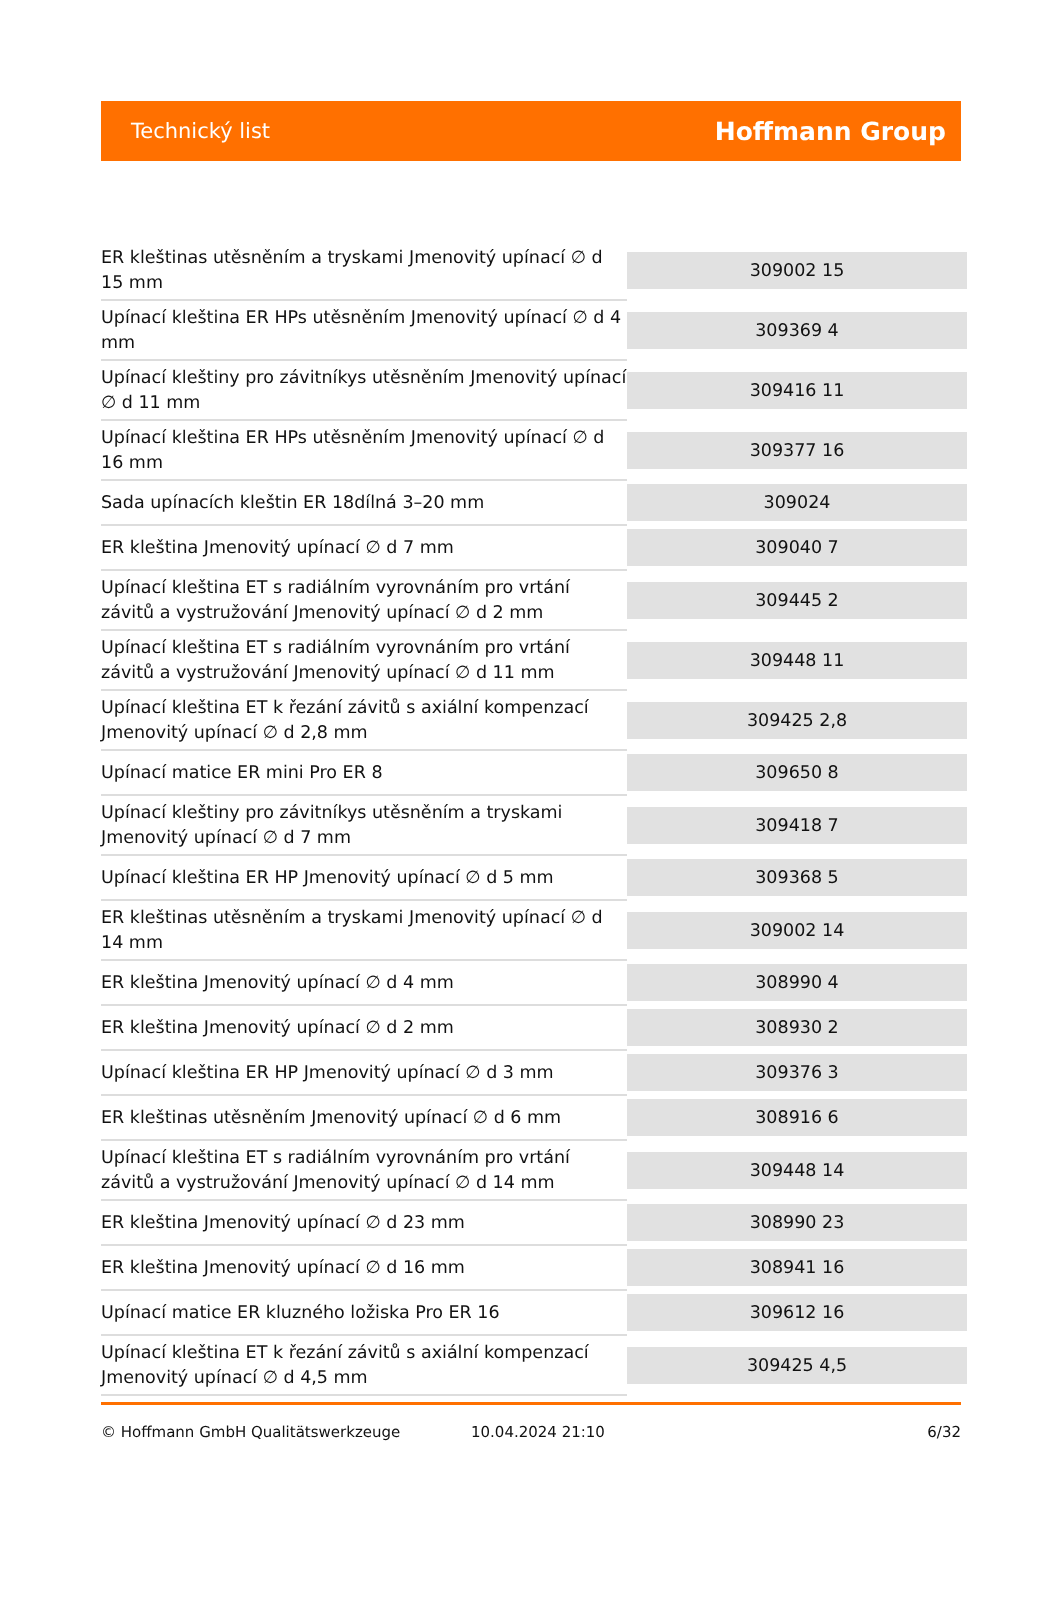Technický list Hoffmann Group
| ER kleštinas utěsněním a tryskami Jmenovitý upínací ∅ d 15 mm | 309002 15 |
| Upínací kleština ER HPs utěsněním Jmenovitý upínací ∅ d 4 mm | 309369 4 |
| Upínací kleštiny pro závitníkys utěsněním Jmenovitý upínací ∅ d 11 mm | 309416 11 |
| Upínací kleština ER HPs utěsněním Jmenovitý upínací ∅ d 16 mm | 309377 16 |
| Sada upínacích kleštin ER 18dílná 3–20 mm | 309024 |
| ER kleština Jmenovitý upínací ∅ d 7 mm | 309040 7 |
| Upínací kleština ET s radiálním vyrovnáním pro vrtání závitů a vystružování Jmenovitý upínací ∅ d 2 mm | 309445 2 |
| Upínací kleština ET s radiálním vyrovnáním pro vrtání závitů a vystružování Jmenovitý upínací ∅ d 11 mm | 309448 11 |
| Upínací kleština ET k řezání závitů s axiální kompenzací Jmenovitý upínací ∅ d 2,8 mm | 309425 2,8 |
| Upínací matice ER mini Pro ER 8 | 309650 8 |
| Upínací kleštiny pro závitníkys utěsněním a tryskami Jmenovitý upínací ∅ d 7 mm | 309418 7 |
| Upínací kleština ER HP Jmenovitý upínací ∅ d 5 mm | 309368 5 |
| ER kleštinas utěsněním a tryskami Jmenovitý upínací ∅ d 14 mm | 309002 14 |
| ER kleština Jmenovitý upínací ∅ d 4 mm | 308990 4 |
| ER kleština Jmenovitý upínací ∅ d 2 mm | 308930 2 |
| Upínací kleština ER HP Jmenovitý upínací ∅ d 3 mm | 309376 3 |
| ER kleštinas utěsněním Jmenovitý upínací ∅ d 6 mm | 308916 6 |
| Upínací kleština ET s radiálním vyrovnáním pro vrtání závitů a vystružování Jmenovitý upínací ∅ d 14 mm | 309448 14 |
| ER kleština Jmenovitý upínací ∅ d 23 mm | 308990 23 |
| ER kleština Jmenovitý upínací ∅ d 16 mm | 308941 16 |
| Upínací matice ER kluzného ložiska Pro ER 16 | 309612 16 |
| Upínací kleština ET k řezání závitů s axiální kompenzací Jmenovitý upínací ∅ d 4,5 mm | 309425 4,5 |
© Hoffmann GmbH Qualitätswerkzeuge 10.04.2024 21:10 6/32